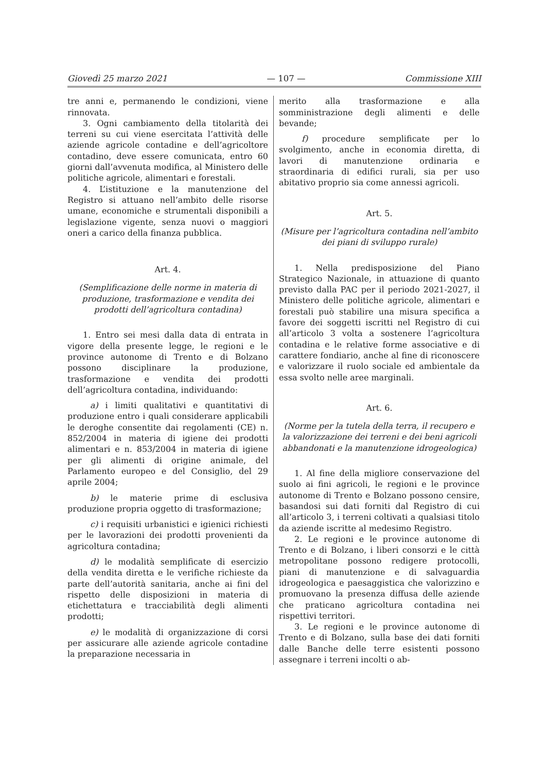Giovedì 25 marzo 2021 — 107 — Commissione XIII
tre anni e, permanendo le condizioni, viene rinnovata.
3. Ogni cambiamento della titolarità dei terreni su cui viene esercitata l’attività delle aziende agricole contadine e dell’agricoltore contadino, deve essere comunicata, entro 60 giorni dall’avvenuta modifica, al Ministero delle politiche agricole, alimentari e forestali.
4. L’istituzione e la manutenzione del Registro si attuano nell’ambito delle risorse umane, economiche e strumentali disponibili a legislazione vigente, senza nuovi o maggiori oneri a carico della finanza pubblica.
Art. 4.
(Semplificazione delle norme in materia di produzione, trasformazione e vendita dei prodotti dell’agricoltura contadina)
1. Entro sei mesi dalla data di entrata in vigore della presente legge, le regioni e le province autonome di Trento e di Bolzano possono disciplinare la produzione, trasformazione e vendita dei prodotti dell’agricoltura contadina, individuando:
a) i limiti qualitativi e quantitativi di produzione entro i quali considerare applicabili le deroghe consentite dai regolamenti (CE) n. 852/2004 in materia di igiene dei prodotti alimentari e n. 853/2004 in materia di igiene per gli alimenti di origine animale, del Parlamento europeo e del Consiglio, del 29 aprile 2004;
b) le materie prime di esclusiva produzione propria oggetto di trasformazione;
c) i requisiti urbanistici e igienici richiesti per le lavorazioni dei prodotti provenienti da agricoltura contadina;
d) le modalità semplificate di esercizio della vendita diretta e le verifiche richieste da parte dell’autorità sanitaria, anche ai fini del rispetto delle disposizioni in materia di etichettatura e tracciabilità degli alimenti prodotti;
e) le modalità di organizzazione di corsi per assicurare alle aziende agricole contadine la preparazione necessaria in
merito alla trasformazione e alla somministrazione degli alimenti e delle bevande;
f) procedure semplificate per lo svolgimento, anche in economia diretta, di lavori di manutenzione ordinaria e straordinaria di edifici rurali, sia per uso abitativo proprio sia come annessi agricoli.
Art. 5.
(Misure per l’agricoltura contadina nell’ambito dei piani di sviluppo rurale)
1. Nella predisposizione del Piano Strategico Nazionale, in attuazione di quanto previsto dalla PAC per il periodo 2021-2027, il Ministero delle politiche agricole, alimentari e forestali può stabilire una misura specifica a favore dei soggetti iscritti nel Registro di cui all’articolo 3 volta a sostenere l’agricoltura contadina e le relative forme associative e di carattere fondiario, anche al fine di riconoscere e valorizzare il ruolo sociale ed ambientale da essa svolto nelle aree marginali.
Art. 6.
(Norme per la tutela della terra, il recupero e la valorizzazione dei terreni e dei beni agricoli abbandonati e la manutenzione idrogeologica)
1. Al fine della migliore conservazione del suolo ai fini agricoli, le regioni e le province autonome di Trento e Bolzano possono censire, basandosi sui dati forniti dal Registro di cui all’articolo 3, i terreni coltivati a qualsiasi titolo da aziende iscritte al medesimo Registro.
2. Le regioni e le province autonome di Trento e di Bolzano, i liberi consorzi e le città metropolitane possono redigere protocolli, piani di manutenzione e di salvaguardia idrogeologica e paesaggistica che valorizzino e promuovano la presenza diffusa delle aziende che praticano agricoltura contadina nei rispettivi territori.
3. Le regioni e le province autonome di Trento e di Bolzano, sulla base dei dati forniti dalle Banche delle terre esistenti possono assegnare i terreni incolti o ab-